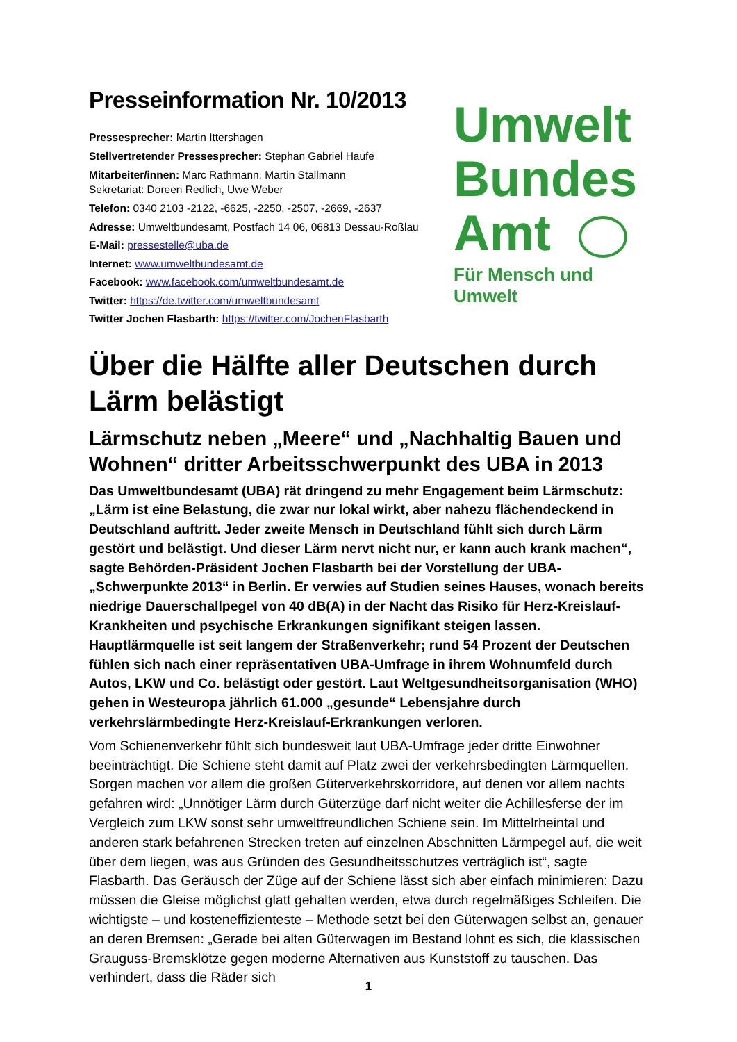Presseinformation Nr. 10/2013
Pressesprecher: Martin Ittershagen
Stellvertretender Pressesprecher: Stephan Gabriel Haufe
Mitarbeiter/innen: Marc Rathmann, Martin Stallmann
Sekretariat: Doreen Redlich, Uwe Weber
Telefon: 0340 2103 -2122, -6625, -2250, -2507, -2669, -2637
Adresse: Umweltbundesamt, Postfach 14 06, 06813 Dessau-Roßlau
E-Mail: pressestelle@uba.de
Internet: www.umweltbundesamt.de
Facebook: www.facebook.com/umweltbundesamt.de
Twitter: https://de.twitter.com/umweltbundesamt
Twitter Jochen Flasbarth: https://twitter.com/JochenFlasbarth
Umwelt
Bundes
Amt
Für Mensch und Umwelt
Über die Hälfte aller Deutschen durch Lärm belästigt
Lärmschutz neben „Meere“ und „Nachhaltig Bauen und Wohnen“ dritter Arbeitsschwerpunkt des UBA in 2013
Das Umweltbundesamt (UBA) rät dringend zu mehr Engagement beim Lärmschutz: „Lärm ist eine Belastung, die zwar nur lokal wirkt, aber nahezu flächendeckend in Deutschland auftritt. Jeder zweite Mensch in Deutschland fühlt sich durch Lärm gestört und belästigt. Und dieser Lärm nervt nicht nur, er kann auch krank machen“, sagte Behörden-Präsident Jochen Flasbarth bei der Vorstellung der UBA-„Schwerpunkte 2013“ in Berlin. Er verwies auf Studien seines Hauses, wonach bereits niedrige Dauerschallpegel von 40 dB(A) in der Nacht das Risiko für Herz-Kreislauf-Krankheiten und psychische Erkrankungen signifikant steigen lassen. Hauptlärmquelle ist seit langem der Straßenverkehr; rund 54 Prozent der Deutschen fühlen sich nach einer repräsentativen UBA-Umfrage in ihrem Wohnumfeld durch Autos, LKW und Co. belästigt oder gestört. Laut Weltgesundheitsorganisation (WHO) gehen in Westeuropa jährlich 61.000 „gesunde“ Lebensjahre durch verkehrslärmbedingte Herz-Kreislauf-Erkrankungen verloren.
Vom Schienenverkehr fühlt sich bundesweit laut UBA-Umfrage jeder dritte Einwohner beeinträchtigt. Die Schiene steht damit auf Platz zwei der verkehrsbedingten Lärmquellen. Sorgen machen vor allem die großen Güterverkehrskorridore, auf denen vor allem nachts gefahren wird: „Unnötiger Lärm durch Güterzüge darf nicht weiter die Achillesferse der im Vergleich zum LKW sonst sehr umweltfreundlichen Schiene sein. Im Mittelrheintal und anderen stark befahrenen Strecken treten auf einzelnen Abschnitten Lärmpegel auf, die weit über dem liegen, was aus Gründen des Gesundheitsschutzes verträglich ist“, sagte Flasbarth. Das Geräusch der Züge auf der Schiene lässt sich aber einfach minimieren: Dazu müssen die Gleise möglichst glatt gehalten werden, etwa durch regelmäßiges Schleifen. Die wichtigste – und kosteneffizienteste – Methode setzt bei den Güterwagen selbst an, genauer an deren Bremsen: „Gerade bei alten Güterwagen im Bestand lohnt es sich, die klassischen Grauguss-Bremsklötze gegen moderne Alternativen aus Kunststoff zu tauschen. Das verhindert, dass die Räder sich
1